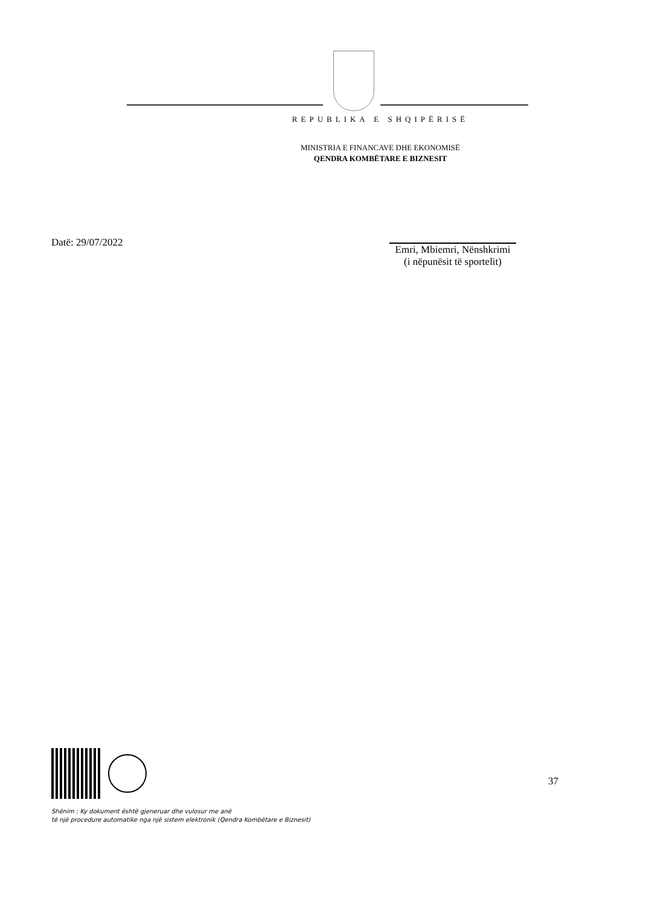REPUBLIKA E SHQIPËRISË
MINISTRIA E FINANCAVE DHE EKONOMISË
QENDRA KOMBËTARE E BIZNESIT
Datë: 29/07/2022 Emri, Mbiemri, Nënshkrimi
(i nëpunësit të sportelit)
37
Shënim : Ky dokument është gjeneruar dhe vulosur me anë
të një procedure automatike nga një sistem elektronik (Qendra Kombëtare e Biznesit)